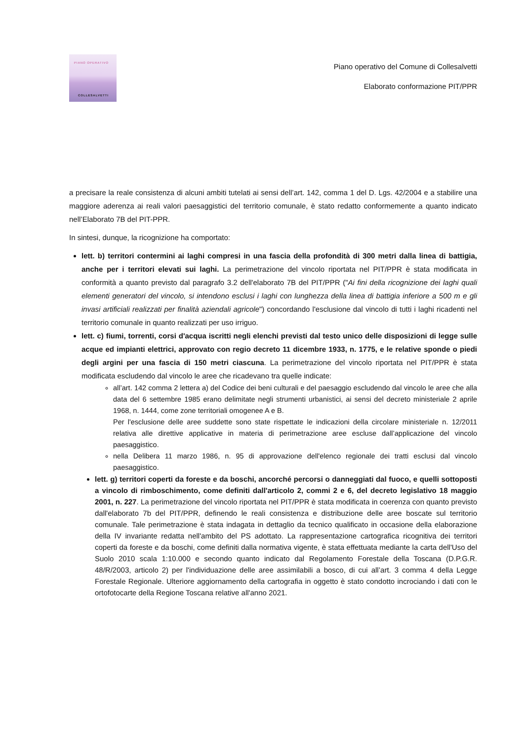PIANO OPERATIVO
COLLESALVETTI
Piano operativo del Comune di Collesalvetti
Elaborato conformazione PIT/PPR
a precisare la reale consistenza di alcuni ambiti tutelati ai sensi dell’art. 142, comma 1 del D. Lgs. 42/2004 e a stabilire una maggiore aderenza ai reali valori paesaggistici del territorio comunale, è stato redatto conformemente a quanto indicato nell’Elaborato 7B del PIT-PPR.
In sintesi, dunque, la ricognizione ha comportato:
lett. b) territori contermini ai laghi compresi in una fascia della profondità di 300 metri dalla linea di battigia, anche per i territori elevati sui laghi. La perimetrazione del vincolo riportata nel PIT/PPR è stata modificata in conformità a quanto previsto dal paragrafo 3.2 dell'elaborato 7B del PIT/PPR ("Ai fini della ricognizione dei laghi quali elementi generatori del vincolo, si intendono esclusi i laghi con lunghezza della linea di battigia inferiore a 500 m e gli invasi artificiali realizzati per finalità aziendali agricole") concordando l'esclusione dal vincolo di tutti i laghi ricadenti nel territorio comunale in quanto realizzati per uso irriguo.
lett. c) fiumi, torrenti, corsi d'acqua iscritti negli elenchi previsti dal testo unico delle disposizioni di legge sulle acque ed impianti elettrici, approvato con regio decreto 11 dicembre 1933, n. 1775, e le relative sponde o piedi degli argini per una fascia di 150 metri ciascuna. La perimetrazione del vincolo riportata nel PIT/PPR è stata modificata escludendo dal vincolo le aree che ricadevano tra quelle indicate:
all’art. 142 comma 2 lettera a) del Codice dei beni culturali e del paesaggio escludendo dal vincolo le aree che alla data del 6 settembre 1985 erano delimitate negli strumenti urbanistici, ai sensi del decreto ministeriale 2 aprile 1968, n. 1444, come zone territoriali omogenee A e B.
Per l'esclusione delle aree suddette sono state rispettate le indicazioni della circolare ministeriale n. 12/2011 relativa alle direttive applicative in materia di perimetrazione aree escluse dall’applicazione del vincolo paesaggistico.
nella Delibera 11 marzo 1986, n. 95 di approvazione dell'elenco regionale dei tratti esclusi dal vincolo paesaggistico.
lett. g) territori coperti da foreste e da boschi, ancorché percorsi o danneggiati dal fuoco, e quelli sottoposti a vincolo di rimboschimento, come definiti dall'articolo 2, commi 2 e 6, del decreto legislativo 18 maggio 2001, n. 227. La perimetrazione del vincolo riportata nel PIT/PPR è stata modificata in coerenza con quanto previsto dall'elaborato 7b del PIT/PPR, definendo le reali consistenza e distribuzione delle aree boscate sul territorio comunale. Tale perimetrazione è stata indagata in dettaglio da tecnico qualificato in occasione della elaborazione della IV invariante redatta nell'ambito del PS adottato. La rappresentazione cartografica ricognitiva dei territori coperti da foreste e da boschi, come definiti dalla normativa vigente, è stata effettuata mediante la carta dell'Uso del Suolo 2010 scala 1:10.000 e secondo quanto indicato dal Regolamento Forestale della Toscana (D.P.G.R. 48/R/2003, articolo 2) per l'individuazione delle aree assimilabili a bosco, di cui all’art. 3 comma 4 della Legge Forestale Regionale. Ulteriore aggiornamento della cartografia in oggetto è stato condotto incrociando i dati con le ortofotocarte della Regione Toscana relative all'anno 2021.